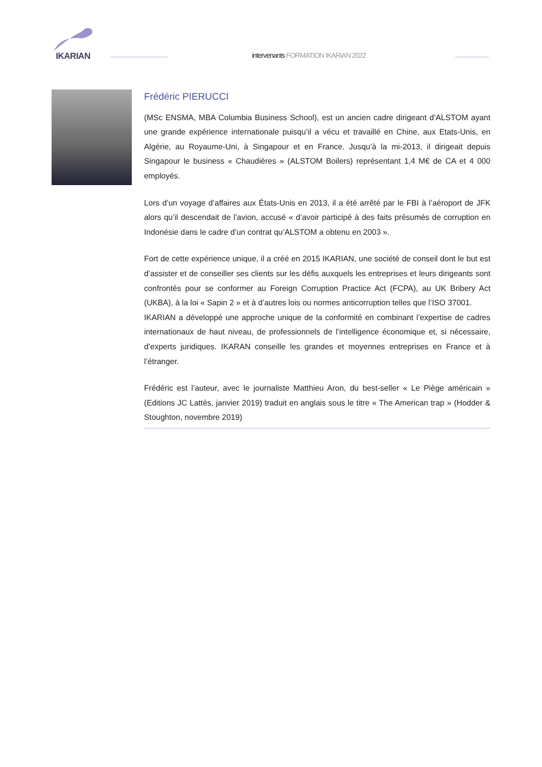IKARIAN
intervenants FORMATION IKARIAN 2022
Frédéric PIERUCCI
(MSc ENSMA, MBA Columbia Business School), est un ancien cadre dirigeant d’ALSTOM ayant une grande expérience internationale puisqu’il a vécu et travaillé en Chine, aux Etats-Unis, en Algérie, au Royaume-Uni, à Singapour et en France. Jusqu’à la mi-2013, il dirigeait depuis Singapour le business « Chaudières » (ALSTOM Boilers) représentant 1,4 M€ de CA et 4 000 employés.
Lors d’un voyage d’affaires aux États-Unis en 2013, il a été arrêté par le FBI à l’aéroport de JFK alors qu’il descendait de l’avion, accusé « d’avoir participé à des faits présumés de corruption en Indonésie dans le cadre d’un contrat qu’ALSTOM a obtenu en 2003 ».
Fort de cette expérience unique, il a créé en 2015 IKARIAN, une société de conseil dont le but est d’assister et de conseiller ses clients sur les défis auxquels les entreprises et leurs dirigeants sont confrontés pour se conformer au Foreign Corruption Practice Act (FCPA), au UK Bribery Act (UKBA), à la loi « Sapin 2 » et à d’autres lois ou normes anticorruption telles que l’ISO 37001.
IKARIAN a développé une approche unique de la conformité en combinant l’expertise de cadres internationaux de haut niveau, de professionnels de l’intelligence économique et, si nécessaire, d’experts juridiques. IKARAN conseille les grandes et moyennes entreprises en France et à l’étranger.
Frédéric est l’auteur, avec le journaliste Matthieu Aron, du best-seller « Le Piège américain » (Editions JC Lattès, janvier 2019) traduit en anglais sous le titre « The American trap » (Hodder & Stoughton, novembre 2019)